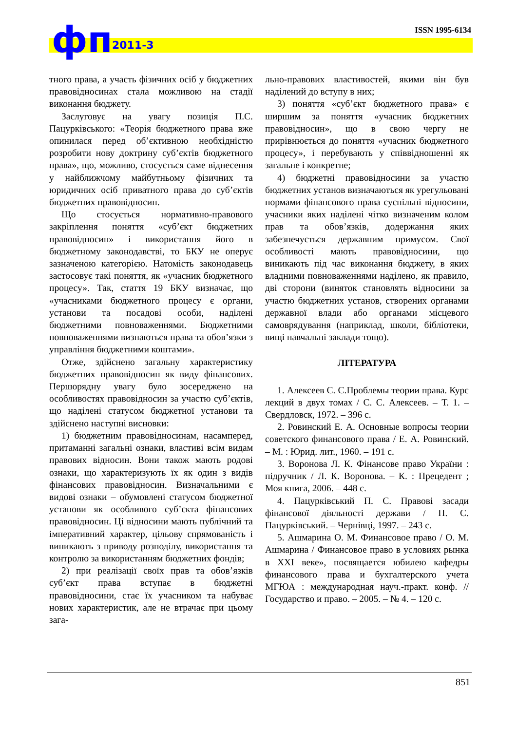ISSN 1995-6134 фп 2011-3
тного права, а участь фізичних осіб у бюджетних правовідносинах стала можливою на стадії виконання бюджету.
Заслуговує на увагу позиція П.С. Пацурківського: «Теорія бюджетного права вже опинилася перед об’єктивною необхідністю розробити нову доктрину суб’єктів бюджетного права», що, можливо, стосується саме віднесення у найближчому майбутньому фізичних та юридичних осіб приватного права до суб’єктів бюджетних правовідносин.
Що стосується нормативно-правового закріплення поняття «суб’єкт бюджетних правовідносин» і використання його в бюджетному законодавстві, то БКУ не оперує зазначеною категорією. Натомість законодавець застосовує такі поняття, як «учасник бюджетного процесу». Так, стаття 19 БКУ визначає, що «учасниками бюджетного процесу є органи, установи та посадові особи, наділені бюджетними повноваженнями. Бюджетними повноваженнями визнаються права та обов’язки з управління бюджетними коштами».
Отже, здійснено загальну характеристику бюджетних правовідносин як виду фінансових. Першорядну увагу було зосереджено на особливостях правовідносин за участю суб’єктів, що наділені статусом бюджетної установи та здійснено наступні висновки:
1) бюджетним правовідносинам, насамперед, притаманні загальні ознаки, властиві всім видам правових відносин. Вони також мають родові ознаки, що характеризують їх як один з видів фінансових правовідносин. Визначальними є видові ознаки – обумовлені статусом бюджетної установи як особливого суб’єкта фінансових правовідносин. Ці відносини мають публічний та імперативний характер, цільову спрямованість і виникають з приводу розподілу, використання та контролю за використанням бюджетних фондів;
2) при реалізації своїх прав та обов’язків суб’єкт права вступає в бюджетні правовідносини, стає їх учасником та набуває нових характеристик, але не втрачає при цьому зага-
льно-правових властивостей, якими він був наділений до вступу в них;
3) поняття «суб’єкт бюджетного права» є ширшим за поняття «учасник бюджетних правовідносин», що в свою чергу не прирівнюється до поняття «учасник бюджетного процесу», і перебувають у співвідношенні як загальне і конкретне;
4) бюджетні правовідносини за участю бюджетних установ визначаються як урегульовані нормами фінансового права суспільні відносини, учасники яких наділені чітко визначеним колом прав та обов’язків, додержання яких забезпечується державним примусом. Свої особливості мають правовідносини, що виникають під час виконання бюджету, в яких владними повноваженнями наділено, як правило, дві сторони (виняток становлять відносини за участю бюджетних установ, створених органами державної влади або органами місцевого самоврядування (наприклад, школи, бібліотеки, вищі навчальні заклади тощо).
ЛІТЕРАТУРА
1. Алексеев С. С.Проблемы теории права. Курс лекций в двух томах / С. С. Алексеев. – Т. 1. – Свердловск, 1972. – 396 с.
2. Ровинский Е. А. Основные вопросы теории советского финансового права / Е. А. Ровинский. – М. : Юрид. лит., 1960. – 191 с.
3. Воронова Л. К. Фінансове право України : підручник / Л. К. Воронова. – К. : Прецедент ; Моя книга, 2006. – 448 с.
4. Пацурківський П. С. Правові засади фінансової діяльності держави / П. С. Пацурківський. – Чернівці, 1997. – 243 с.
5. Ашмарина О. М. Финансовое право / О. М. Ашмарина / Финансовое право в условиях рынка в XXI веке», посвящается юбилею кафедры финансового права и бухгалтерского учета МГЮА : международная науч.-практ. конф. // Государство и право. – 2005. – № 4. – 120 с.
851